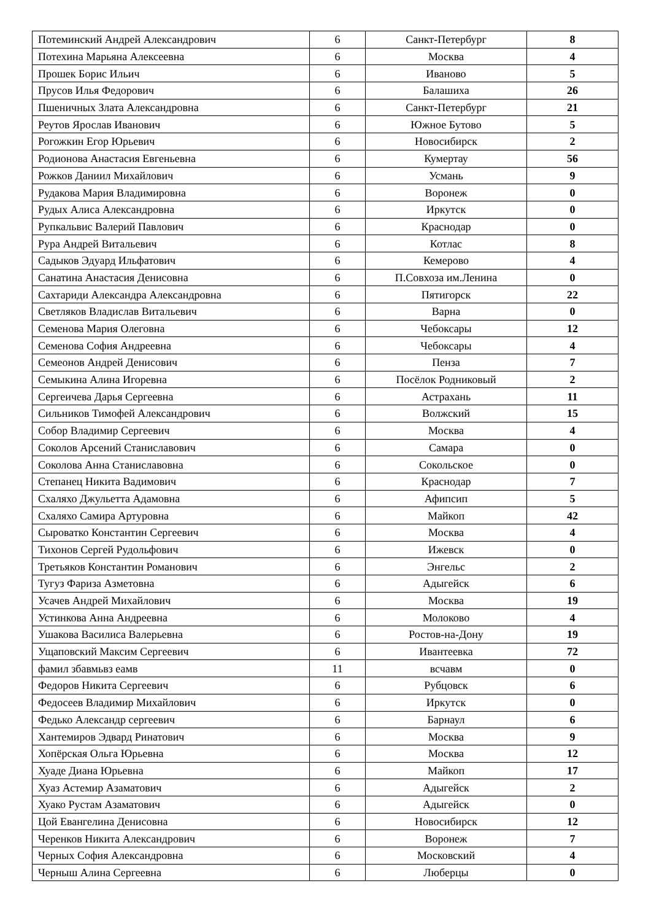| Потеминский Андрей Александрович | 6 | Санкт-Петербург | 8 |
| Потехина Марьяна Алексеевна | 6 | Москва | 4 |
| Прошек Борис Ильич | 6 | Иваново | 5 |
| Прусов Илья Федорович | 6 | Балашиха | 26 |
| Пшеничных Злата Александровна | 6 | Санкт-Петербург | 21 |
| Реутов Ярослав Иванович | 6 | Южное Бутово | 5 |
| Рогожкин Егор Юрьевич | 6 | Новосибирск | 2 |
| Родионова Анастасия Евгеньевна | 6 | Кумертау | 56 |
| Рожков Даниил Михайлович | 6 | Усмань | 9 |
| Рудакова Мария Владимировна | 6 | Воронеж | 0 |
| Рудых Алиса Александровна | 6 | Иркутск | 0 |
| Рупкальвис Валерий Павлович | 6 | Краснодар | 0 |
| Рура Андрей Витальевич | 6 | Котлас | 8 |
| Садыков Эдуард Ильфатович | 6 | Кемерово | 4 |
| Санатина Анастасия Денисовна | 6 | П.Совхоза им.Ленина | 0 |
| Сахтариди Александра Александровна | 6 | Пятигорск | 22 |
| Светляков Владислав Витальевич | 6 | Варна | 0 |
| Семенова Мария Олеговна | 6 | Чебоксары | 12 |
| Семенова София Андреевна | 6 | Чебоксары | 4 |
| Семеонов Андрей Денисович | 6 | Пенза | 7 |
| Семыкина Алина Игоревна | 6 | Посёлок Родниковый | 2 |
| Сергеичева Дарья Сергеевна | 6 | Астрахань | 11 |
| Сильников Тимофей Александрович | 6 | Волжский | 15 |
| Собор Владимир Сергеевич | 6 | Москва | 4 |
| Соколов Арсений Станиславович | 6 | Самара | 0 |
| Соколова Анна Станиславовна | 6 | Сокольское | 0 |
| Степанец Никита Вадимович | 6 | Краснодар | 7 |
| Схаляхо Джульетта Адамовна | 6 | Афипсип | 5 |
| Схаляхо Самира Артуровна | 6 | Майкоп | 42 |
| Сыроватко Константин Сергеевич | 6 | Москва | 4 |
| Тихонов Сергей Рудольфович | 6 | Ижевск | 0 |
| Третьяков Константин Романович | 6 | Энгельс | 2 |
| Тугуз Фариза Азметовна | 6 | Адыгейск | 6 |
| Усачев Андрей Михайлович | 6 | Москва | 19 |
| Устинкова Анна Андреевна | 6 | Молоково | 4 |
| Ушакова Василиса Валерьевна | 6 | Ростов-на-Дону | 19 |
| Ущаповский Максим Сергеевич | 6 | Ивантеевка | 72 |
| фамил збавмьвз еамв | 11 | всчавм | 0 |
| Федоров Никита Сергеевич | 6 | Рубцовск | 6 |
| Федосеев Владимир Михайлович | 6 | Иркутск | 0 |
| Федько Александр сергеевич | 6 | Барнаул | 6 |
| Хантемиров Эдвард Ринатович | 6 | Москва | 9 |
| Хопёрская Ольга Юрьевна | 6 | Москва | 12 |
| Хуаде Диана Юрьевна | 6 | Майкоп | 17 |
| Хуаз Астемир Азаматович | 6 | Адыгейск | 2 |
| Хуако Рустам Азаматович | 6 | Адыгейск | 0 |
| Цой Евангелина Денисовна | 6 | Новосибирск | 12 |
| Черенков Никита Александрович | 6 | Воронеж | 7 |
| Черных София Александровна | 6 | Московский | 4 |
| Черныш Алина Сергеевна | 6 | Люберцы | 0 |